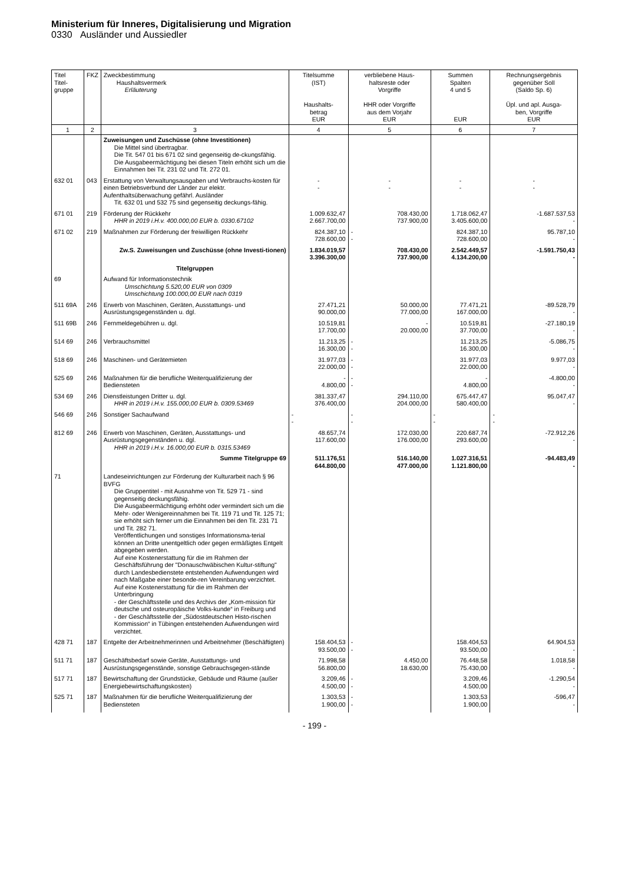Ministerium für Inneres, Digitalisierung und Migration
0330 Ausländer und Aussiedler
| Titel Titel- gruppe | FKZ | Zweckbestimmung Haushaltsvermerk Erläuterung | Titelsumme (IST) Haushalts- betrag EUR | verbliebene Haus- haltsreste oder Vorgriffe HHR oder Vorgriffe aus dem Vorjahr EUR | Summen Spalten 4 und 5 EUR | Rechnungsergebnis gegenüber Soll (Saldo Sp. 6) Üpl. und apl. Ausga- ben, Vorgriffe EUR |
| --- | --- | --- | --- | --- | --- | --- |
| 1 | 2 | 3 | 4 | 5 | 6 | 7 |
| | | Zuweisungen und Zuschüsse (ohne Investitionen) Die Mittel sind übertragbar. Die Tit. 547 01 bis 671 02 sind gegenseitig de-ckungsfähig. Die Ausgabeermächtigung bei diesen Titeln erhöht sich um die Einnahmen bei Tit. 231 02 und Tit. 272 01. | | | | |
| 632 01 | 043 | Erstattung von Verwaltungsausgaben und Verbrauchs-kosten für einen Betriebsverbund der Länder zur elektr. Aufenthaltsüberwachung gefährl. Ausländer Tit. 632 01 und 532 75 sind gegenseitig deckungs-fähig. | - - | - - | - - | - - |
| 671 01 | 219 | Förderung der Rückkehr HHR in 2019 i.H.v. 400.000,00 EUR b. 0330.67102 | 1.009.632,47 2.667.700,00 | 708.430,00 737.900,00 | 1.718.062,47 3.405.600,00 | -1.687.537,53 - |
| 671 02 | 219 | Maßnahmen zur Förderung der freiwilligen Rückkehr | 824.387,10 728.600,00 | - - | 824.387,10 728.600,00 | 95.787,10 - |
| | | Zw.S. Zuweisungen und Zuschüsse (ohne Investi-tionen) | 1.834.019,57 3.396.300,00 | 708.430,00 737.900,00 | 2.542.449,57 4.134.200,00 | -1.591.750,43 - |
| | | Titelgruppen | | | | |
| 69 | | Aufwand für Informationstechnik Umschichtung 5.520,00 EUR von 0309 Umschichtung 100.000,00 EUR nach 0319 | | | | |
| 511 69A | 246 | Erwerb von Maschinen, Geräten, Ausstattungs- und Ausrüstungsgegenständen u. dgl. | 27.471,21 90.000,00 | 50.000,00 77.000,00 | 77.471,21 167.000,00 | -89.528,79 - |
| 511 69B | 246 | Fernmeldegebühren u. dgl. | 10.519,81 17.700,00 | - 20.000,00 | 10.519,81 37.700,00 | -27.180,19 - |
| 514 69 | 246 | Verbrauchsmittel | 11.213,25 16.300,00 | - - | 11.213,25 16.300,00 | -5.086,75 - |
| 518 69 | 246 | Maschinen- und Gerätemieten | 31.977,03 22.000,00 | - - | 31.977,03 22.000,00 | 9.977,03 - |
| 525 69 | 246 | Maßnahmen für die berufliche Weiterqualifizierung der Bediensteten | - 4.800,00 | - - | - 4.800,00 | -4.800,00 - |
| 534 69 | 246 | Dienstleistungen Dritter u. dgl. HHR in 2019 i.H.v. 155.000,00 EUR b. 0309.53469 | 381.337,47 376.400,00 | 294.110,00 204.000,00 | 675.447,47 580.400,00 | 95.047,47 - |
| 546 69 | 246 | Sonstiger Sachaufwand | - - | - - | - - | - - |
| 812 69 | 246 | Erwerb von Maschinen, Geräten, Ausstattungs- und Ausrüstungsgegenständen u. dgl. HHR in 2019 i.H.v. 16.000,00 EUR b. 0315.53469 | 48.657,74 117.600,00 | 172.030,00 176.000,00 | 220.687,74 293.600,00 | -72.912,26 - |
| | | Summe Titelgruppe 69 | 511.176,51 644.800,00 | 516.140,00 477.000,00 | 1.027.316,51 1.121.800,00 | -94.483,49 - |
| 71 | | Landeseinrichtungen zur Förderung der Kulturarbeit nach § 96 BVFG Die Gruppentitel - mit Ausnahme von Tit. 529 71 - sind gegenseitig deckungsfähig. Die Ausgabeermächtigung erhöht oder vermindert sich um die Mehr- oder Wenigereinnahmen bei Tit. 119 71 und Tit. 125 71; sie erhöht sich ferner um die Einnahmen bei den Tit. 231 71 und Tit. 282 71. Veröffentlichungen und sonstiges Informationsma-terial können an Dritte unentgeltlich oder gegen ermäßigtes Entgelt abgegeben werden. Auf eine Kostenerstattung für die im Rahmen der Geschäftsführung der "Donauschwäbischen Kultur-stiftung" durch Landesbedienstete entstehenden Aufwendungen wird nach Maßgabe einer besonde-ren Vereinbarung verzichtet. Auf eine Kostenerstattung für die im Rahmen der Unterbringung - der Geschäftsstelle und des Archivs der „Kom-mission für deutsche und osteuropäische Volks-kunde“ in Freiburg und - der Geschäftsstelle der „Südostdeutschen Histo-rischen Kommission“ in Tübingen entstehenden Aufwendungen wird verzichtet. | | | | |
| 428 71 | 187 | Entgelte der Arbeitnehmerinnen und Arbeitnehmer (Beschäftigten) | 158.404,53 93.500,00 | - - | 158.404,53 93.500,00 | 64.904,53 - |
| 511 71 | 187 | Geschäftsbedarf sowie Geräte, Ausstattungs- und Ausrüstungsgegenstände, sonstige Gebrauchsgegen-stände | 71.998,58 56.800,00 | 4.450,00 18.630,00 | 76.448,58 75.430,00 | 1.018,58 - |
| 517 71 | 187 | Bewirtschaftung der Grundstücke, Gebäude und Räume (außer Energiebewirtschaftungskosten) | 3.209,46 4.500,00 | - - | 3.209,46 4.500,00 | -1.290,54 - |
| 525 71 | 187 | Maßnahmen für die berufliche Weiterqualifizierung der Bediensteten | 1.303,53 1.900,00 | - - | 1.303,53 1.900,00 | -596,47 - |
- 199 -